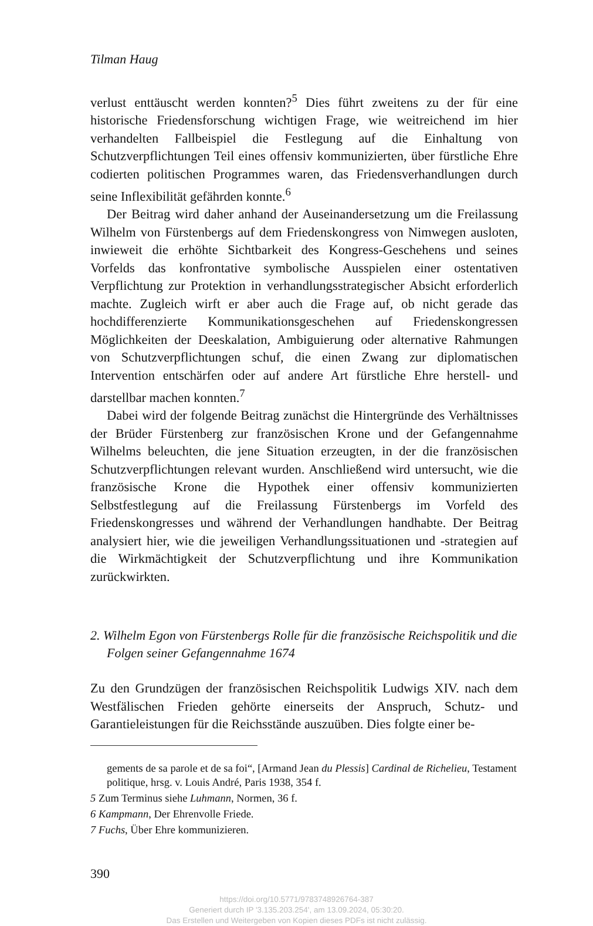Tilman Haug
verlust enttäuscht werden konnten?<sup>5</sup> Dies führt zweitens zu der für eine historische Friedensforschung wichtigen Frage, wie weitreichend im hier verhandelten Fallbeispiel die Festlegung auf die Einhaltung von Schutzverpflichtungen Teil eines offensiv kommunizierten, über fürstliche Ehre codierten politischen Programmes waren, das Friedensverhandlungen durch seine Inflexibilität gefährden konnte.<sup>6</sup>
Der Beitrag wird daher anhand der Auseinandersetzung um die Freilassung Wilhelm von Fürstenbergs auf dem Friedenskongress von Nimwegen ausloten, inwieweit die erhöhte Sichtbarkeit des Kongress-Geschehens und seines Vorfelds das konfrontative symbolische Ausspielen einer ostentativen Verpflichtung zur Protektion in verhandlungsstrategischer Absicht erforderlich machte. Zugleich wirft er aber auch die Frage auf, ob nicht gerade das hochdifferenzierte Kommunikationsgeschehen auf Friedenskongressen Möglichkeiten der Deeskalation, Ambiguierung oder alternative Rahmungen von Schutzverpflichtungen schuf, die einen Zwang zur diplomatischen Intervention entschärfen oder auf andere Art fürstliche Ehre herstell- und darstellbar machen konnten.<sup>7</sup>
Dabei wird der folgende Beitrag zunächst die Hintergründe des Verhältnisses der Brüder Fürstenberg zur französischen Krone und der Gefangennahme Wilhelms beleuchten, die jene Situation erzeugten, in der die französischen Schutzverpflichtungen relevant wurden. Anschließend wird untersucht, wie die französische Krone die Hypothek einer offensiv kommunizierten Selbstfestlegung auf die Freilassung Fürstenbergs im Vorfeld des Friedenskongresses und während der Verhandlungen handhabte. Der Beitrag analysiert hier, wie die jeweiligen Verhandlungssituationen und -strategien auf die Wirkmächtigkeit der Schutzverpflichtung und ihre Kommunikation zurückwirkten.
2. Wilhelm Egon von Fürstenbergs Rolle für die französische Reichspolitik und die Folgen seiner Gefangennahme 1674
Zu den Grundzügen der französischen Reichspolitik Ludwigs XIV. nach dem Westfälischen Frieden gehörte einerseits der Anspruch, Schutz- und Garantieleistungen für die Reichsstände auszuüben. Dies folgte einer be-
gements de sa parole et de sa foi“, [Armand Jean du Plessis] Cardinal de Richelieu, Testament politique, hrsg. v. Louis André, Paris 1938, 354 f.
5 Zum Terminus siehe Luhmann, Normen, 36 f.
6 Kampmann, Der Ehrenvolle Friede.
7 Fuchs, Über Ehre kommunizieren.
390
https://doi.org/10.5771/9783748926764-387
Generiert durch IP '3.135.203.254', am 13.09.2024, 05:30:20.
Das Erstellen und Weitergeben von Kopien dieses PDFs ist nicht zulässig.